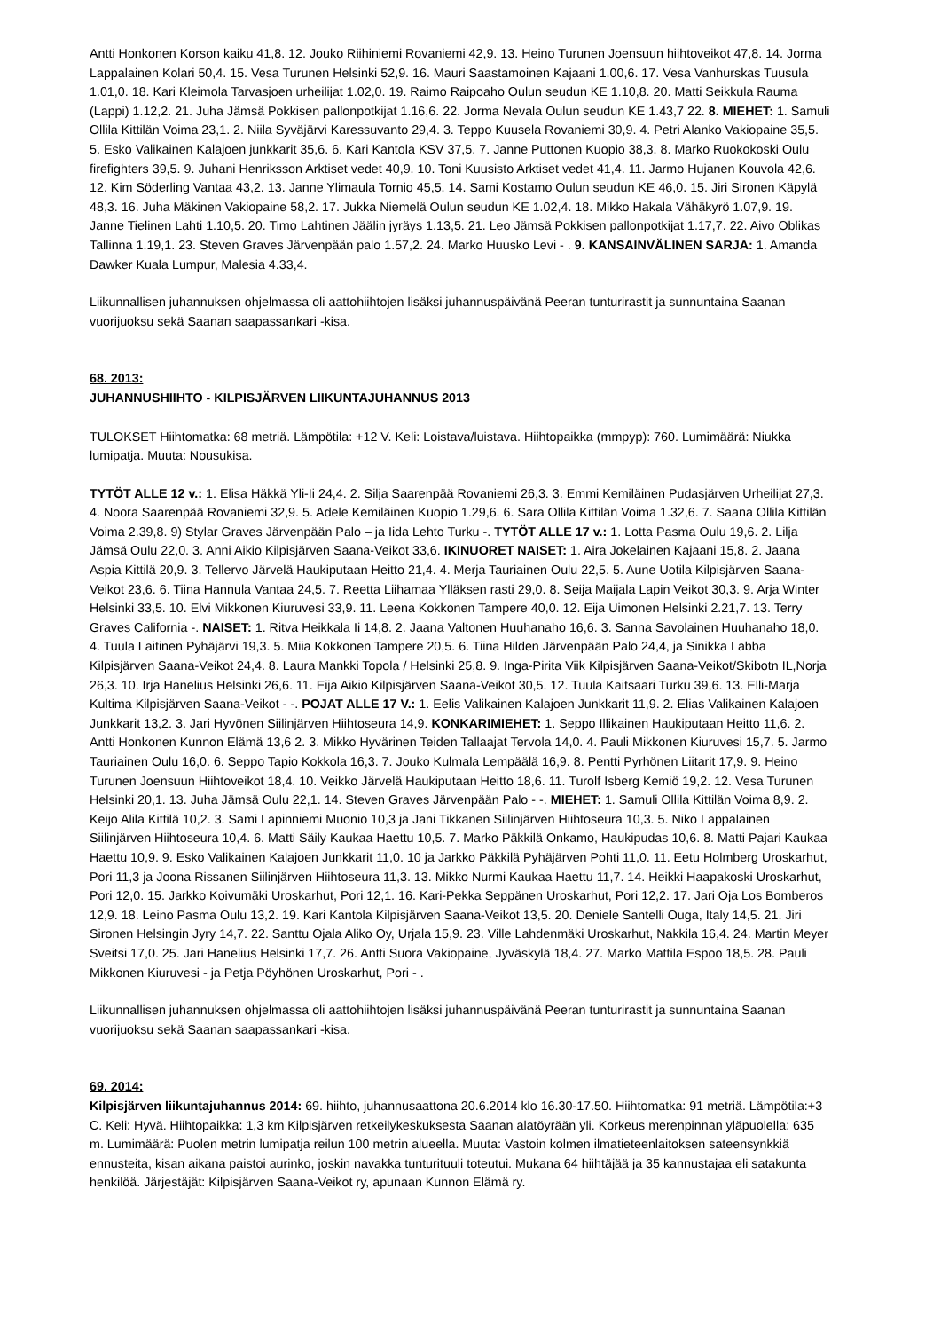Antti Honkonen Korson kaiku 41,8. 12. Jouko Riihiniemi Rovaniemi 42,9. 13. Heino Turunen Joensuun hiihtoveikot 47,8. 14. Jorma Lappalainen Kolari 50,4. 15. Vesa Turunen Helsinki 52,9. 16. Mauri Saastamoinen Kajaani 1.00,6. 17. Vesa Vanhurskas Tuusula 1.01,0. 18. Kari Kleimola Tarvasjoen urheilijat 1.02,0. 19. Raimo Raipoaho Oulun seudun KE 1.10,8. 20. Matti Seikkula Rauma (Lappi) 1.12,2. 21. Juha Jämsä Pokkisen pallonpotkijat 1.16,6. 22. Jorma Nevala Oulun seudun KE 1.43,7 22. 8. MIEHET: 1. Samuli Ollila Kittilän Voima 23,1. 2. Niila Syväjärvi Karessuvanto 29,4. 3. Teppo Kuusela Rovaniemi 30,9. 4. Petri Alanko Vakiopaine 35,5. 5. Esko Valikainen Kalajoen junkkarit 35,6. 6. Kari Kantola KSV 37,5. 7. Janne Puttonen Kuopio 38,3. 8. Marko Ruokokoski Oulu firefighters 39,5. 9. Juhani Henriksson Arktiset vedet 40,9. 10. Toni Kuusisto Arktiset vedet 41,4. 11. Jarmo Hujanen Kouvola 42,6. 12. Kim Söderling Vantaa 43,2. 13. Janne Ylimaula Tornio 45,5. 14. Sami Kostamo Oulun seudun KE 46,0. 15. Jiri Sironen Käpylä 48,3. 16. Juha Mäkinen Vakiopaine 58,2. 17. Jukka Niemelä Oulun seudun KE 1.02,4. 18. Mikko Hakala Vähäkyrö 1.07,9. 19. Janne Tielinen Lahti 1.10,5. 20. Timo Lahtinen Jäälin jyräys 1.13,5. 21. Leo Jämsä Pokkisen pallonpotkijat 1.17,7. 22. Aivo Oblikas Tallinna 1.19,1. 23. Steven Graves Järvenpään palo 1.57,2. 24. Marko Huusko Levi - . 9. KANSAINVÄLINEN SARJA: 1. Amanda Dawker Kuala Lumpur, Malesia 4.33,4.
Liikunnallisen juhannuksen ohjelmassa oli aattohiihtojen lisäksi juhannuspäivänä Peeran tunturirastit ja sunnuntaina Saanan vuorijuoksu sekä Saanan saapassankari -kisa.
68. 2013:
JUHANNUSHIIHTO - KILPISJÄRVEN LIIKUNTAJUHANNUS 2013
TULOKSET Hiihtomatka: 68 metriä. Lämpötila: +12 V. Keli: Loistava/luistava. Hiihtopaikka (mmpyp): 760. Lumimäärä: Niukka lumipatja. Muuta: Nousukisa.
TYTÖT ALLE 12 v.: 1. Elisa Häkkä Yli-Ii 24,4. 2. Silja Saarenpää Rovaniemi 26,3. 3. Emmi Kemiläinen Pudasjärven Urheilijat 27,3. 4. Noora Saarenpää Rovaniemi 32,9. 5. Adele Kemiläinen Kuopio 1.29,6. 6. Sara Ollila Kittilän Voima 1.32,6. 7. Saana Ollila Kittilän Voima 2.39,8. 9) Stylar Graves Järvenpään Palo – ja Iida Lehto Turku -. TYTÖT ALLE 17 v.: 1. Lotta Pasma Oulu 19,6. 2. Lilja Jämsä Oulu 22,0. 3. Anni Aikio Kilpisjärven Saana-Veikot 33,6. IKINUORET NAISET: 1. Aira Jokelainen Kajaani 15,8. 2. Jaana Aspia Kittilä 20,9. 3. Tellervo Järvelä Haukiputaan Heitto 21,4. 4. Merja Tauriainen Oulu 22,5. 5. Aune Uotila Kilpisjärven Saana-Veikot 23,6. 6. Tiina Hannula Vantaa 24,5. 7. Reetta Liihamaa Ylläksen rasti 29,0. 8. Seija Maijala Lapin Veikot 30,3. 9. Arja Winter Helsinki 33,5. 10. Elvi Mikkonen Kiuruvesi 33,9. 11. Leena Kokkonen Tampere 40,0. 12. Eija Uimonen Helsinki 2.21,7. 13. Terry Graves California -. NAISET: 1. Ritva Heikkala Ii 14,8. 2. Jaana Valtonen Huuhanaho 16,6. 3. Sanna Savolainen Huuhanaho 18,0. 4. Tuula Laitinen Pyhäjärvi 19,3. 5. Miia Kokkonen Tampere 20,5. 6. Tiina Hilden Järvenpään Palo 24,4, ja Sinikka Labba Kilpisjärven Saana-Veikot 24,4. 8. Laura Mankki Topola / Helsinki 25,8. 9. Inga-Pirita Viik Kilpisjärven Saana-Veikot/Skibotn IL,Norja 26,3. 10. Irja Hanelius Helsinki 26,6. 11. Eija Aikio Kilpisjärven Saana-Veikot 30,5. 12. Tuula Kaitsaari Turku 39,6. 13. Elli-Marja Kultima Kilpisjärven Saana-Veikot - -. POJAT ALLE 17 V.: 1. Eelis Valikainen Kalajoen Junkkarit 11,9. 2. Elias Valikainen Kalajoen Junkkarit 13,2. 3. Jari Hyvönen Siilinjärven Hiihtoseura 14,9. KONKARIMIEHET: 1. Seppo Illikainen Haukiputaan Heitto 11,6. 2. Antti Honkonen Kunnon Elämä 13,6 2. 3. Mikko Hyvärinen Teiden Tallaajat Tervola 14,0. 4. Pauli Mikkonen Kiuruvesi 15,7. 5. Jarmo Tauriainen Oulu 16,0. 6. Seppo Tapio Kokkola 16,3. 7. Jouko Kulmala Lempäälä 16,9. 8. Pentti Pyrhönen Liitarit 17,9. 9. Heino Turunen Joensuun Hiihtoveikot 18,4. 10. Veikko Järvelä Haukiputaan Heitto 18,6. 11. Turolf Isberg Kemiö 19,2. 12. Vesa Turunen Helsinki 20,1. 13. Juha Jämsä Oulu 22,1. 14. Steven Graves Järvenpään Palo - -. MIEHET: 1. Samuli Ollila Kittilän Voima 8,9. 2. Keijo Alila Kittilä 10,2. 3. Sami Lapinniemi Muonio 10,3 ja Jani Tikkanen Siilinjärven Hiihtoseura 10,3. 5. Niko Lappalainen Siilinjärven Hiihtoseura 10,4. 6. Matti Säily Kaukaa Haettu 10,5. 7. Marko Päkkilä Onkamo, Haukipudas 10,6. 8. Matti Pajari Kaukaa Haettu 10,9. 9. Esko Valikainen Kalajoen Junkkarit 11,0. 10 ja Jarkko Päkkilä Pyhäjärven Pohti 11,0. 11. Eetu Holmberg Uroskarhut, Pori 11,3 ja Joona Rissanen Siilinjärven Hiihtoseura 11,3. 13. Mikko Nurmi Kaukaa Haettu 11,7. 14. Heikki Haapakoski Uroskarhut, Pori 12,0. 15. Jarkko Koivumäki Uroskarhut, Pori 12,1. 16. Kari-Pekka Seppänen Uroskarhut, Pori 12,2. 17. Jari Oja Los Bomberos 12,9. 18. Leino Pasma Oulu 13,2. 19. Kari Kantola Kilpisjärven Saana-Veikot 13,5. 20. Deniele Santelli Ouga, Italy 14,5. 21. Jiri Sironen Helsingin Jyry 14,7. 22. Santtu Ojala Aliko Oy, Urjala 15,9. 23. Ville Lahdenmäki Uroskarhut, Nakkila 16,4. 24. Martin Meyer Sveitsi 17,0. 25. Jari Hanelius Helsinki 17,7. 26. Antti Suora Vakiopaine, Jyväskylä 18,4. 27. Marko Mattila Espoo 18,5. 28. Pauli Mikkonen Kiuruvesi - ja Petja Pöyhönen Uroskarhut, Pori - .
Liikunnallisen juhannuksen ohjelmassa oli aattohiihtojen lisäksi juhannuspäivänä Peeran tunturirastit ja sunnuntaina Saanan vuorijuoksu sekä Saanan saapassankari -kisa.
69. 2014:
Kilpisjärven liikuntajuhannus 2014: 69. hiihto, juhannusaattona 20.6.2014 klo 16.30-17.50. Hiihtomatka: 91 metriä. Lämpötila:+3 C. Keli: Hyvä. Hiihtopaikka: 1,3 km Kilpisjärven retkeilykeskuksesta Saanan alatöyrään yli. Korkeus merenpinnan yläpuolella: 635 m. Lumimäärä: Puolen metrin lumipatja reilun 100 metrin alueella. Muuta: Vastoin kolmen ilmatieteenlaitoksen sateensynkkiä ennusteita, kisan aikana paistoi aurinko, joskin navakka tunturituuli toteutui. Mukana 64 hiihtäjää ja 35 kannustajaa eli satakunta henkilöä. Järjestäjät: Kilpisjärven Saana-Veikot ry, apunaan Kunnon Elämä ry.